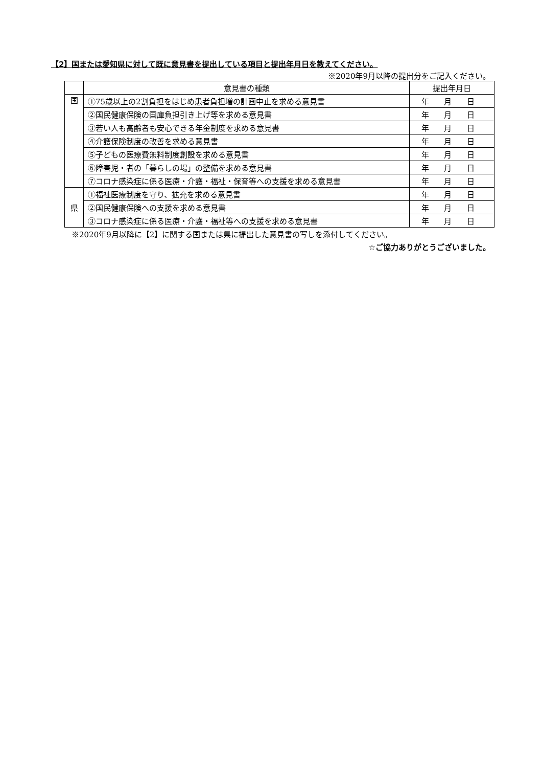【2】国または愛知県に対して既に意見書を提出している項目と提出年月日を教えてください。
※2020年9月以降の提出分をご記入ください。
| | 意見書の種類 | 提出年月日 |
| --- | --- | --- |
| 国 | ①75歳以上の2割負担をはじめ患者負担増の計画中止を求める意見書 | 年 月 日 |
| | ②国民健康保険の国庫負担引き上げ等を求める意見書 | 年 月 日 |
| | ③若い人も高齢者も安心できる年金制度を求める意見書 | 年 月 日 |
| | ④介護保険制度の改善を求める意見書 | 年 月 日 |
| | ⑤子どもの医療費無料制度創設を求める意見書 | 年 月 日 |
| | ⑥障害児・者の「暮らしの場」の整備を求める意見書 | 年 月 日 |
| | ⑦コロナ感染症に係る医療・介護・福祉・保育等への支援を求める意見書 | 年 月 日 |
| 県 | ①福祉医療制度を守り、拡充を求める意見書 | 年 月 日 |
| | ②国民健康保険への支援を求める意見書 | 年 月 日 |
| | ③コロナ感染症に係る医療・介護・福祉等への支援を求める意見書 | 年 月 日 |
※2020年9月以降に【2】に関する国または県に提出した意見書の写しを添付してください。
☆ご協力ありがとうございました。